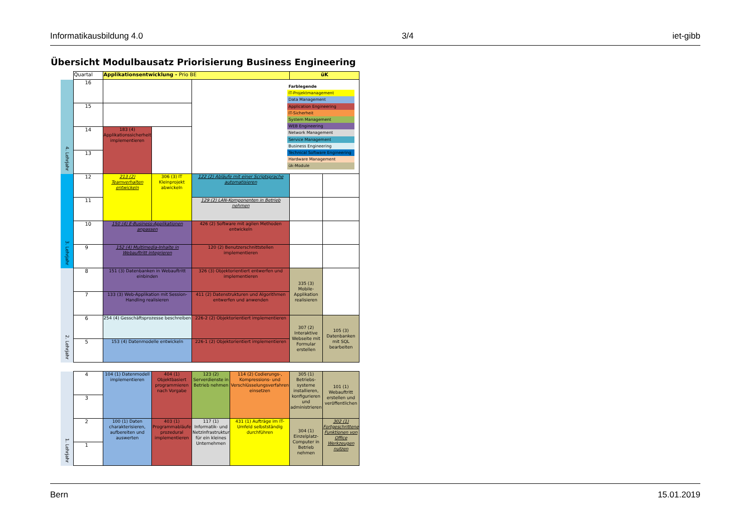Informatikausbildung 4.0 3/4 iet-gibb
Übersicht Modulbausatz Priorisierung Business Engineering
| | Quartal | Applikationsentwicklung - Prio BE | | | | üK | |
| 4. Lehrjahr | 16 | | | Farblegende IT-Projektmanagement Data Management Application Engineering IT-Sicherheit System Management WEB Engineering Network Management Service Management Business Engineering Technical Software Engineering Hardware Management ük-Module | | | |
| | 15 | | | | | | |
| | 14 | 183 (4) Applikationssicherheit implementieren | | | | | |
| | 13 | | | | | | |
| 3. Lehrjahr | 12 | 213 (2) Teamverhalten entwickeln | 306 (3) IT Kleinprojekt abwickeln | 122 (2) Abläufe mit einer Scriptsprache automatisieren | | | |
| | 11 | | | 129 (2) LAN-Komponenten in Betrieb nehmen | | | |
| | 10 | 150 (4) E-Business-Applikationen anpassen | | 426 (2) Software mit agilen Methoden entwickeln | | | |
| | 9 | 152 (4) Multimedia-Inhalte in Webauftritt integrieren | | 120 (2) Benutzerschnittstellen implementieren | | | |
| 2. Lehrjahr | 8 | 151 (3) Datenbanken in Webauftritt einbinden | | 326 (3) Objektorientiert entwerfen und implementieren | | 335 (3) Mobile-Applikation realisieren | |
| | 7 | 133 (3) Web-Applikation mit Session-Handling realisieren | | 411 (2) Datenstrukturen und Algorithmen entwerfen und anwenden | | | |
| | 6 | 254 (4) Gesschäftsprozesse beschreiben | | 226-2 (2) Objektorientiert implementieren | | 307 (2) Interaktive Webseite mit Formular erstellen | 105 (3) Datenbanken mit SQL bearbeiten |
| | 5 | 153 (4) Datenmodelle entwickeln | | 226-1 (2) Objektorientiert implementieren | | | |
| 1. Lehrjahr | 4 | 104 (1) Datenmodell implementieren | 404 (1) Objektbasiert programmieren nach Vorgabe | 123 (2) Serverdienste in Betrieb nehmen | 114 (2) Codierungs-, Kompressions- und Verschlüsselungsverfahren einsetzen | 305 (1) Betriebs-systeme installieren, konfigurieren und administrieren | 101 (1) Webauftritt erstellen und veröffentlichen |
| | 3 | | | | | | |
| | 2 | 100 (1) Daten charakterisieren, aufbereiten und auswerten | 403 (1) Programmabläufe prozedural implementieren | 117 (1) Informatik- und Netzinfrastruktur für ein kleines Unternehmen | 431 (1) Aufträge im IT-Umfeld selbstständig durchführen | 304 (1) Einzelplatz-Computer in Betrieb nehmen | 302 (1) Fortgeschrittene Funktionen von Office Werkzeugen nutzen |
| | 1 | | | | | | |
Bern 15.01.2019